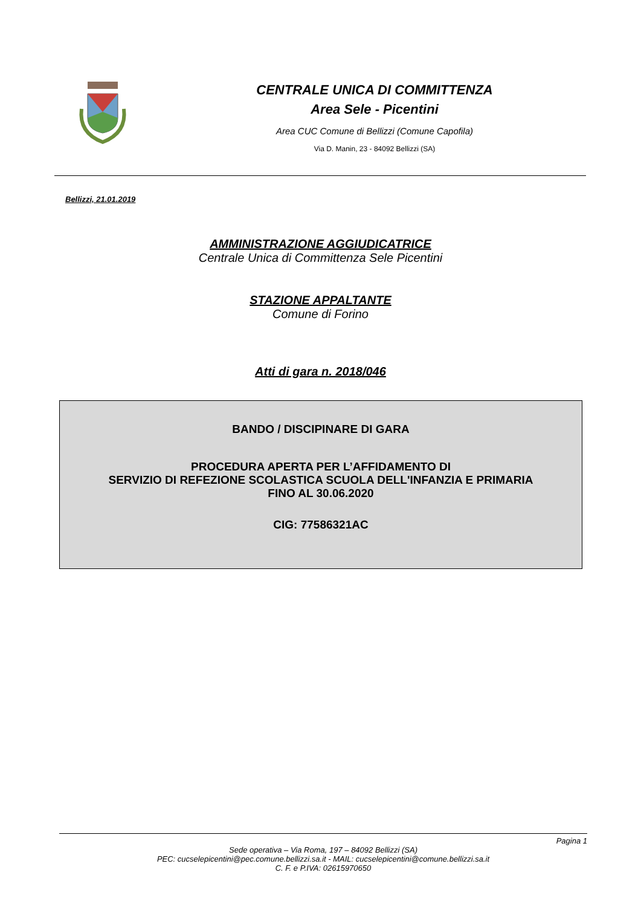CENTRALE UNICA DI COMMITTENZA
Area Sele - Picentini
Area CUC Comune di Bellizzi (Comune Capofila)
Via D. Manin, 23 - 84092 Bellizzi (SA)
Bellizzi, 21.01.2019
AMMINISTRAZIONE AGGIUDICATRICE
Centrale Unica di Committenza Sele Picentini
STAZIONE APPALTANTE
Comune di Forino
Atti di gara n. 2018/046
BANDO / DISCIPINARE DI GARA
PROCEDURA APERTA PER L’AFFIDAMENTO DI
SERVIZIO DI REFEZIONE SCOLASTICA SCUOLA DELL'INFANZIA E PRIMARIA
FINO AL 30.06.2020
CIG: 77586321AC
Pagina 1
Sede operativa – Via Roma, 197 – 84092 Bellizzi (SA)
PEC: cucselepicentini@pec.comune.bellizzi.sa.it - MAIL: cucselepicentini@comune.bellizzi.sa.it
C. F. e P.IVA: 02615970650